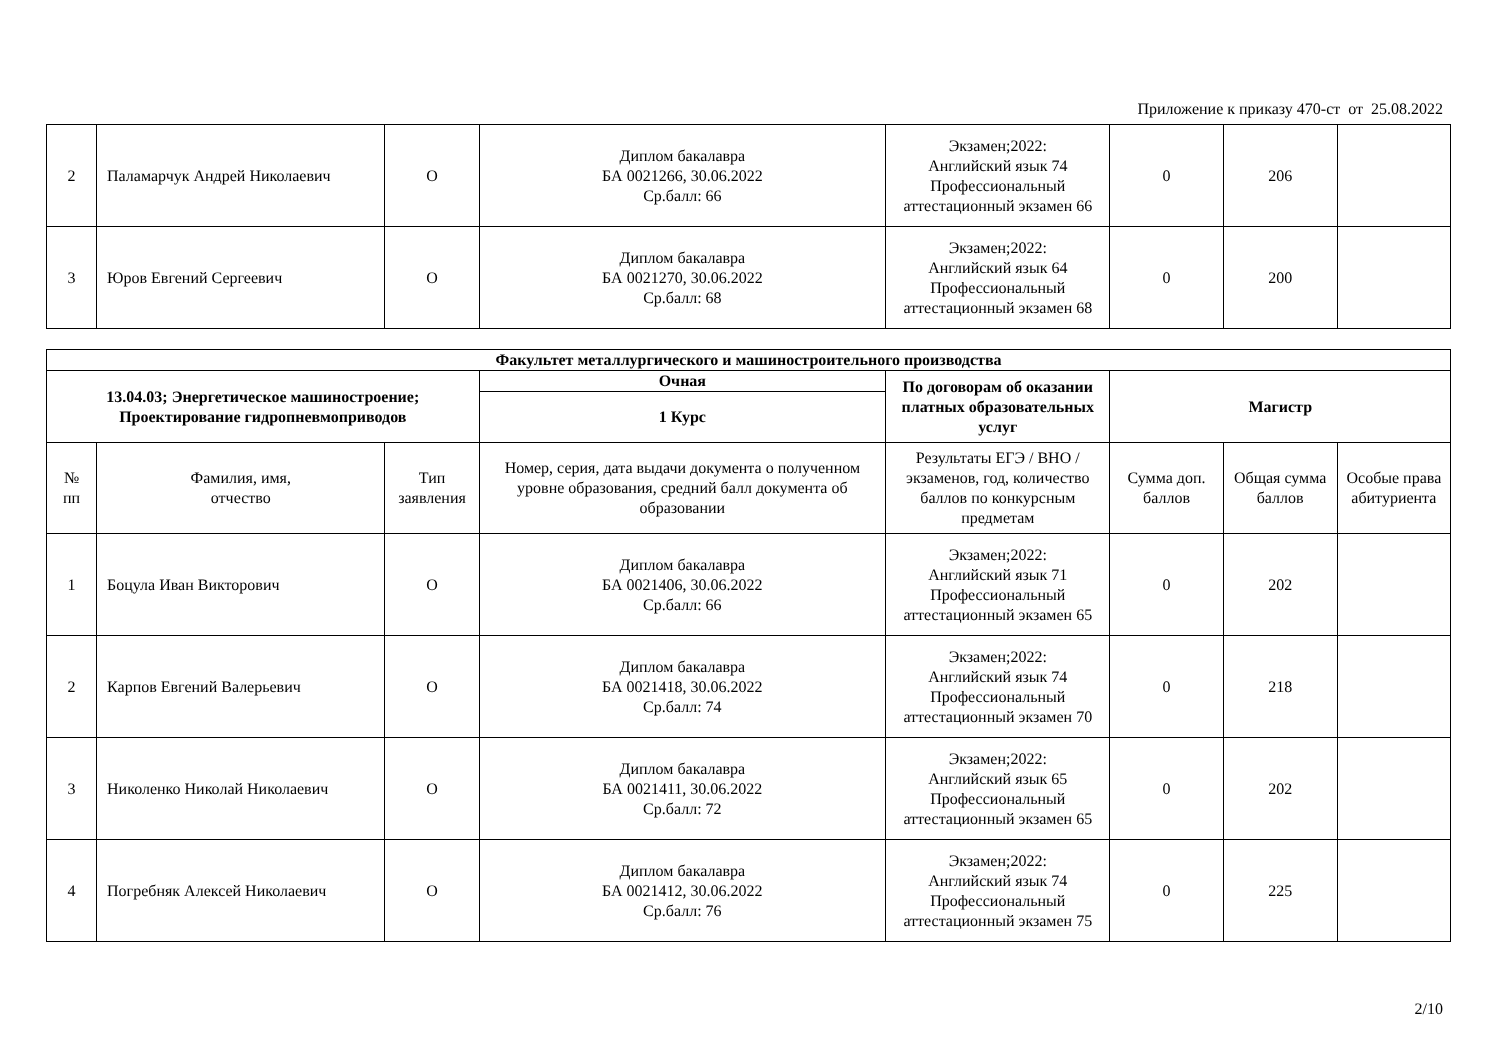Приложение к приказу 470-ст от 25.08.2022
| 2 | Паламарчук Андрей Николаевич | О | Диплом бакалавра БА 0021266, 30.06.2022 Ср.балл: 66 | Экзамен;2022: Английский язык 74 Профессиональный аттестационный экзамен 66 | 0 | 206 | |
| 3 | Юров Евгений Сергеевич | О | Диплом бакалавра БА 0021270, 30.06.2022 Ср.балл: 68 | Экзамен;2022: Английский язык 64 Профессиональный аттестационный экзамен 68 | 0 | 200 | |
| Факультет металлургического и машиностроительного производства | | | | | | | |
| 13.04.03; Энергетическое машиностроение; Проектирование гидропневмоприводов | | | Очная | По договорам об оказании платных образовательных услуг | Магистр | | |
| | | | 1 Курс | | | | |
| № пп | Фамилия, имя, отчество | Тип заявления | Номер, серия, дата выдачи документа о полученном уровне образования, средний балл документа об образовании | Результаты ЕГЭ / ВНО / экзаменов, год, количество баллов по конкурсным предметам | Сумма доп. баллов | Общая сумма баллов | Особые права абитуриента |
| 1 | Боцула Иван Викторович | О | Диплом бакалавра БА 0021406, 30.06.2022 Ср.балл: 66 | Экзамен;2022: Английский язык 71 Профессиональный аттестационный экзамен 65 | 0 | 202 | |
| 2 | Карпов Евгений Валерьевич | О | Диплом бакалавра БА 0021418, 30.06.2022 Ср.балл: 74 | Экзамен;2022: Английский язык 74 Профессиональный аттестационный экзамен 70 | 0 | 218 | |
| 3 | Николенко Николай Николаевич | О | Диплом бакалавра БА 0021411, 30.06.2022 Ср.балл: 72 | Экзамен;2022: Английский язык 65 Профессиональный аттестационный экзамен 65 | 0 | 202 | |
| 4 | Погребняк Алексей Николаевич | О | Диплом бакалавра БА 0021412, 30.06.2022 Ср.балл: 76 | Экзамен;2022: Английский язык 74 Профессиональный аттестационный экзамен 75 | 0 | 225 | |
2/10